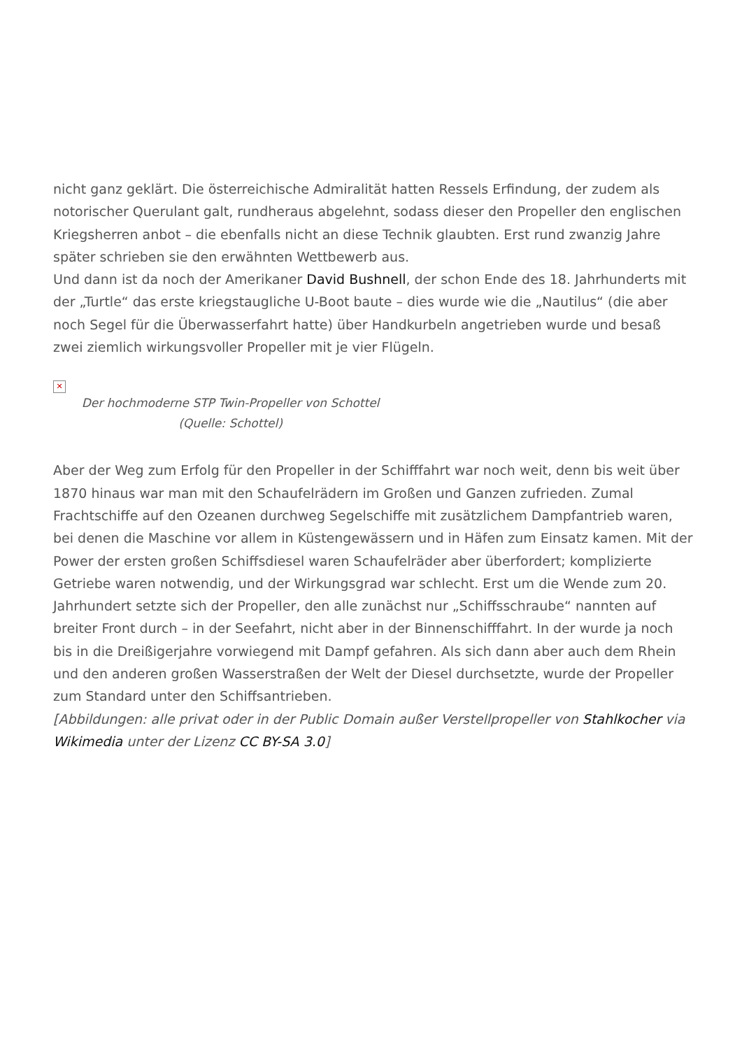nicht ganz geklärt. Die österreichische Admiralität hatten Ressels Erfindung, der zudem als notorischer Querulant galt, rundheraus abgelehnt, sodass dieser den Propeller den englischen Kriegsherren anbot – die ebenfalls nicht an diese Technik glaubten. Erst rund zwanzig Jahre später schrieben sie den erwähnten Wettbewerb aus.
Und dann ist da noch der Amerikaner David Bushnell, der schon Ende des 18. Jahrhunderts mit der „Turtle“ das erste kriegstaugliche U-Boot baute – dies wurde wie die „Nautilus“ (die aber noch Segel für die Überwasserfahrt hatte) über Handkurbeln angetrieben wurde und besaß zwei ziemlich wirkungsvoller Propeller mit je vier Flügeln.
✕
Der hochmoderne STP Twin-Propeller von Schottel
(Quelle: Schottel)
Aber der Weg zum Erfolg für den Propeller in der Schifffahrt war noch weit, denn bis weit über 1870 hinaus war man mit den Schaufelrädern im Großen und Ganzen zufrieden. Zumal Frachtschiffe auf den Ozeanen durchweg Segelschiffe mit zusätzlichem Dampfantrieb waren, bei denen die Maschine vor allem in Küstengewässern und in Häfen zum Einsatz kamen. Mit der Power der ersten großen Schiffsdiesel waren Schaufelräder aber überfordert; komplizierte Getriebe waren notwendig, und der Wirkungsgrad war schlecht. Erst um die Wende zum 20. Jahrhundert setzte sich der Propeller, den alle zunächst nur „Schiffsschraube“ nannten auf breiter Front durch – in der Seefahrt, nicht aber in der Binnenschifffahrt. In der wurde ja noch bis in die Dreißigerjahre vorwiegend mit Dampf gefahren. Als sich dann aber auch dem Rhein und den anderen großen Wasserstraßen der Welt der Diesel durchsetzte, wurde der Propeller zum Standard unter den Schiffsantrieben.
[Abbildungen: alle privat oder in der Public Domain außer Verstellpropeller von Stahlkocher via Wikimedia unter der Lizenz CC BY-SA 3.0]